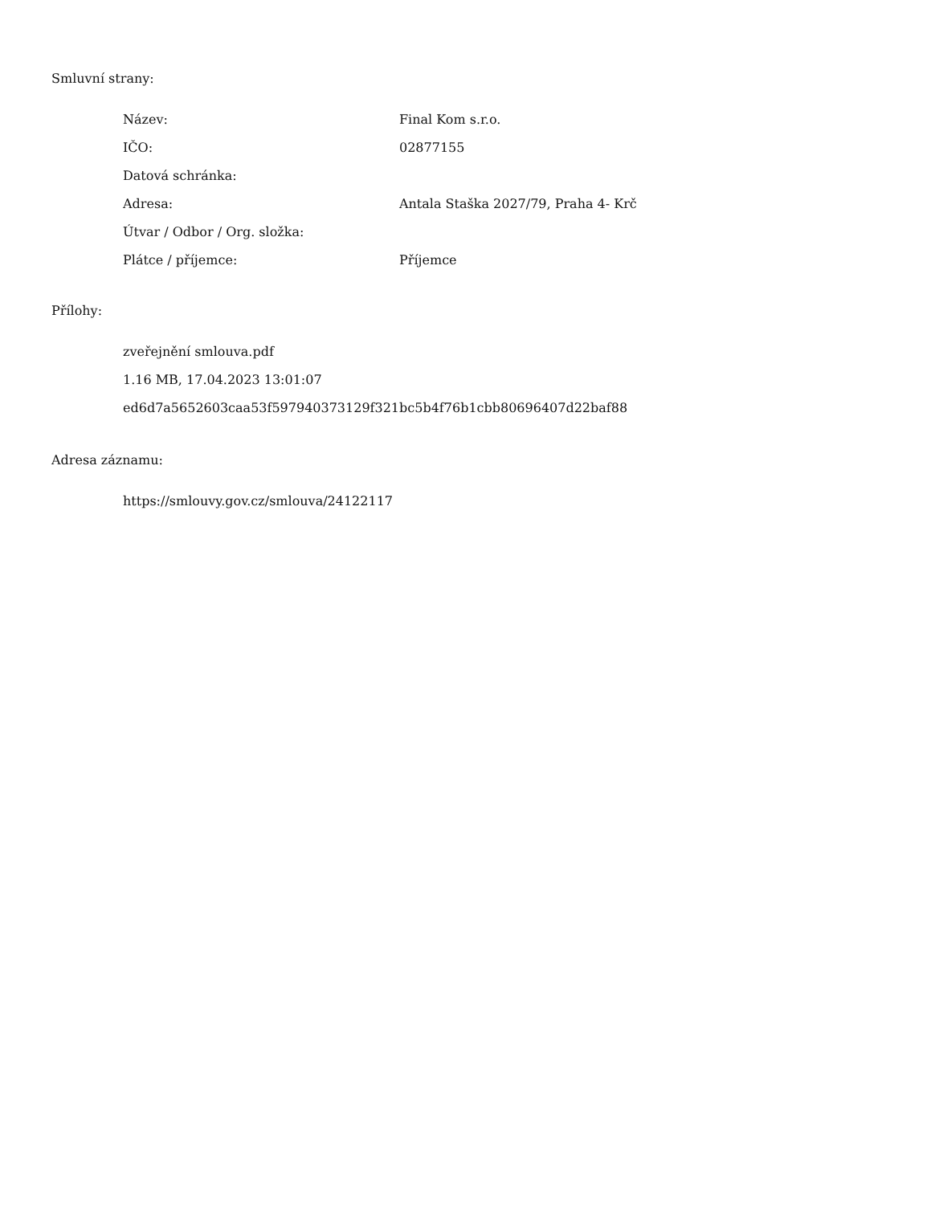Smluvní strany:
| Název: | Final Kom s.r.o. |
| IČO: | 02877155 |
| Datová schránka: | |
| Adresa: | Antala Staška 2027/79, Praha 4- Krč |
| Útvar / Odbor / Org. složka: | |
| Plátce / příjemce: | Příjemce |
Přílohy:
zveřejnění smlouva.pdf
1.16 MB, 17.04.2023 13:01:07
ed6d7a5652603caa53f597940373129f321bc5b4f76b1cbb80696407d22baf88
Adresa záznamu:
https://smlouvy.gov.cz/smlouva/24122117